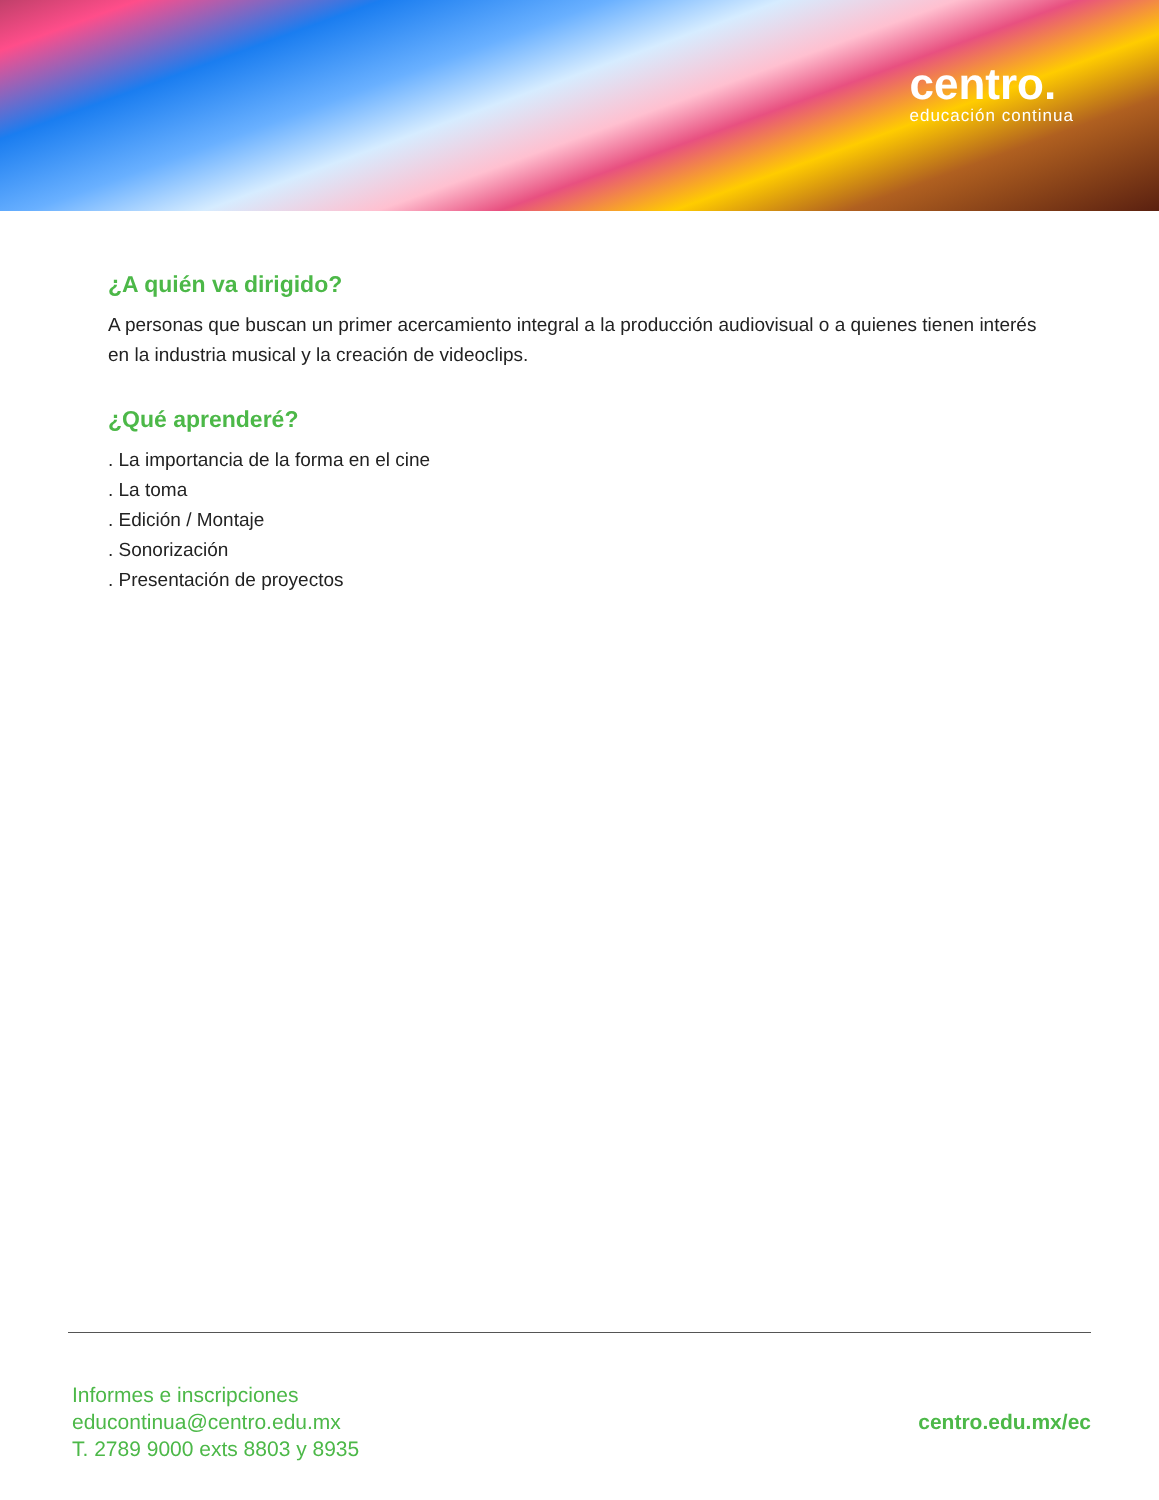centro.
educación continua
¿A quién va dirigido?
A personas que buscan un primer acercamiento integral a la producción audiovisual o a quienes tienen interés en la industria musical y la creación de videoclips.
¿Qué aprenderé?
. La importancia de la forma en el cine
. La toma
. Edición / Montaje
. Sonorización
. Presentación de proyectos
Informes e inscripciones
educontinua@centro.edu.mx
T. 2789 9000 exts 8803 y 8935
centro.edu.mx/ec